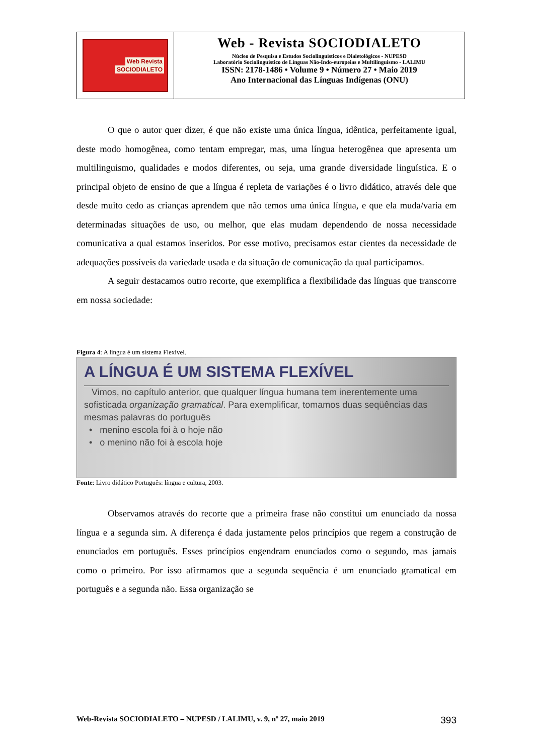Web Revista
SOCIODIALETO
Web - Revista SOCIODIALETO
Núcleo de Pesquisa e Estudos Sociolinguísticos e Dialetológicos - NUPESD
Laboratório Sociolinguístico de Línguas Não-Indo-europeias e Multilinguismo - LALIMU
ISSN: 2178-1486 • Volume 9 • Número 27 • Maio 2019
Ano Internacional das Línguas Indígenas (ONU)
O que o autor quer dizer, é que não existe uma única língua, idêntica, perfeitamente igual, deste modo homogênea, como tentam empregar, mas, uma língua heterogênea que apresenta um multilinguismo, qualidades e modos diferentes, ou seja, uma grande diversidade linguística. E o principal objeto de ensino de que a língua é repleta de variações é o livro didático, através dele que desde muito cedo as crianças aprendem que não temos uma única língua, e que ela muda/varia em determinadas situações de uso, ou melhor, que elas mudam dependendo de nossa necessidade comunicativa a qual estamos inseridos. Por esse motivo, precisamos estar cientes da necessidade de adequações possíveis da variedade usada e da situação de comunicação da qual participamos.
A seguir destacamos outro recorte, que exemplifica a flexibilidade das línguas que transcorre em nossa sociedade:
Figura 4: A língua é um sistema Flexível.
A LÍNGUA É UM SISTEMA FLEXÍVEL
Vimos, no capítulo anterior, que qualquer língua humana tem inerentemente uma sofisticada organização gramatical. Para exemplificar, tomamos duas seqüências das mesmas palavras do português
• menino escola foi à o hoje não
• o menino não foi à escola hoje
Fonte: Livro didático Português: língua e cultura, 2003.
Observamos através do recorte que a primeira frase não constitui um enunciado da nossa língua e a segunda sim. A diferença é dada justamente pelos princípios que regem a construção de enunciados em português. Esses princípios engendram enunciados como o segundo, mas jamais como o primeiro. Por isso afirmamos que a segunda sequência é um enunciado gramatical em português e a segunda não. Essa organização se
Web-Revista SOCIODIALETO – NUPESD / LALIMU, v. 9, nº 27, maio 2019 393